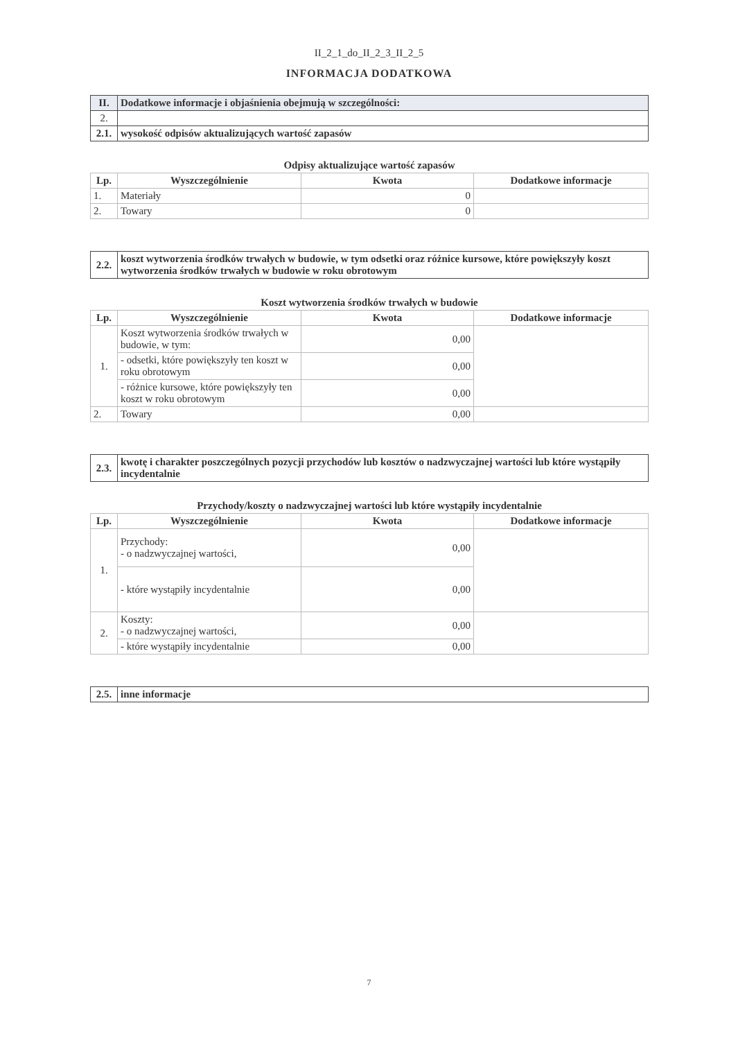II_2_1_do_II_2_3_II_2_5
INFORMACJA DODATKOWA
| II. | Dodatkowe informacje i objaśnienia obejmują w szczególności: |
| 2. | |
| 2.1. | wysokość odpisów aktualizujących wartość zapasów |
Odpisy aktualizujące wartość zapasów
| Lp. | Wyszczególnienie | Kwota | Dodatkowe informacje |
| --- | --- | --- | --- |
| 1. | Materiały | 0 | |
| 2. | Towary | 0 | |
| 2.2. | koszt wytworzenia środków trwałych w budowie, w tym odsetki oraz różnice kursowe, które powiększyły koszt wytworzenia środków trwałych w budowie w roku obrotowym |
Koszt wytworzenia środków trwałych w budowie
| Lp. | Wyszczególnienie | Kwota | Dodatkowe informacje |
| --- | --- | --- | --- |
| 1. | Koszt wytworzenia środków trwałych w budowie, w tym: | 0,00 | |
| | - odsetki, które powiększyły ten koszt w roku obrotowym | 0,00 | |
| | - różnice kursowe, które powiększyły ten koszt w roku obrotowym | 0,00 | |
| 2. | Towary | 0,00 | |
| 2.3. | kwotę i charakter poszczególnych pozycji przychodów lub kosztów o nadzwyczajnej wartości lub które wystąpiły incydentalnie |
Przychody/koszty o nadzwyczajnej wartości lub które wystąpiły incydentalnie
| Lp. | Wyszczególnienie | Kwota | Dodatkowe informacje |
| --- | --- | --- | --- |
| 1. | Przychody: - o nadzwyczajnej wartości, | 0,00 | |
| | - które wystąpiły incydentalnie | 0,00 | |
| 2. | Koszty: - o nadzwyczajnej wartości, | 0,00 | |
| | - które wystąpiły incydentalnie | 0,00 | |
| 2.5. | inne informacje |
7